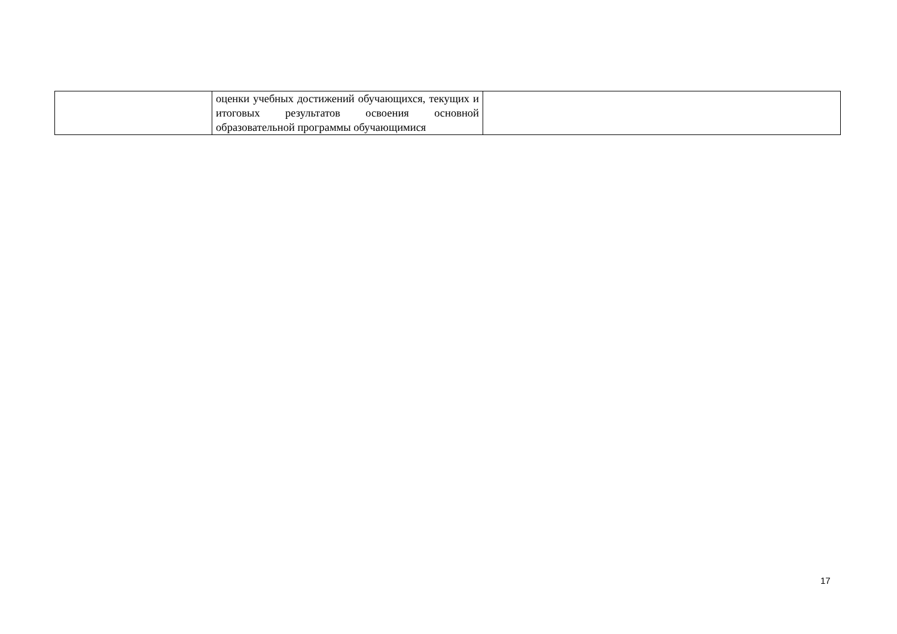| | оценки учебных достижений обучающихся, текущих и итоговых результатов освоения основной образовательной программы обучающимися | |
17